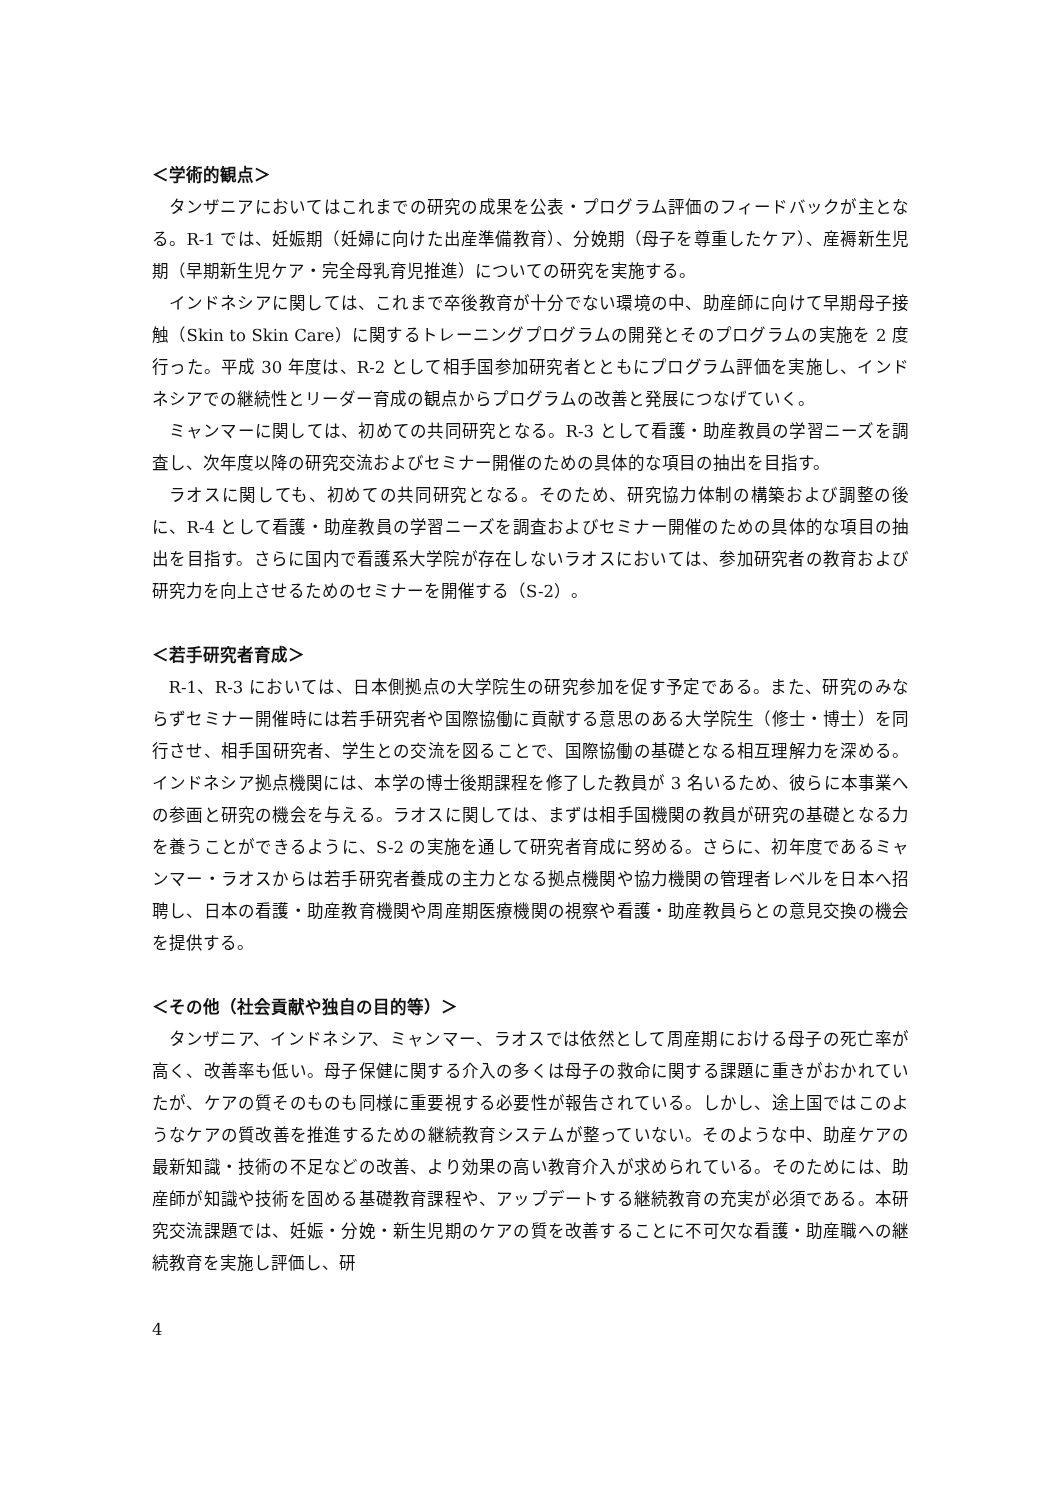＜学術的観点＞
タンザニアにおいてはこれまでの研究の成果を公表・プログラム評価のフィードバックが主となる。R-1 では、妊娠期（妊婦に向けた出産準備教育）、分娩期（母子を尊重したケア）、産褥新生児期（早期新生児ケア・完全母乳育児推進）についての研究を実施する。
インドネシアに関しては、これまで卒後教育が十分でない環境の中、助産師に向けて早期母子接触（Skin to Skin Care）に関するトレーニングプログラムの開発とそのプログラムの実施を 2 度行った。平成 30 年度は、R-2 として相手国参加研究者とともにプログラム評価を実施し、インドネシアでの継続性とリーダー育成の観点からプログラムの改善と発展につなげていく。
ミャンマーに関しては、初めての共同研究となる。R-3 として看護・助産教員の学習ニーズを調査し、次年度以降の研究交流およびセミナー開催のための具体的な項目の抽出を目指す。
ラオスに関しても、初めての共同研究となる。そのため、研究協力体制の構築および調整の後に、R-4 として看護・助産教員の学習ニーズを調査およびセミナー開催のための具体的な項目の抽出を目指す。さらに国内で看護系大学院が存在しないラオスにおいては、参加研究者の教育および研究力を向上させるためのセミナーを開催する（S-2）。
＜若手研究者育成＞
R-1、R-3 においては、日本側拠点の大学院生の研究参加を促す予定である。また、研究のみならずセミナー開催時には若手研究者や国際協働に貢献する意思のある大学院生（修士・博士）を同行させ、相手国研究者、学生との交流を図ることで、国際協働の基礎となる相互理解力を深める。インドネシア拠点機関には、本学の博士後期課程を修了した教員が 3 名いるため、彼らに本事業への参画と研究の機会を与える。ラオスに関しては、まずは相手国機関の教員が研究の基礎となる力を養うことができるように、S-2 の実施を通して研究者育成に努める。さらに、初年度であるミャンマー・ラオスからは若手研究者養成の主力となる拠点機関や協力機関の管理者レベルを日本へ招聘し、日本の看護・助産教育機関や周産期医療機関の視察や看護・助産教員らとの意見交換の機会を提供する。
＜その他（社会貢献や独自の目的等）＞
タンザニア、インドネシア、ミャンマー、ラオスでは依然として周産期における母子の死亡率が高く、改善率も低い。母子保健に関する介入の多くは母子の救命に関する課題に重きがおかれていたが、ケアの質そのものも同様に重要視する必要性が報告されている。しかし、途上国ではこのようなケアの質改善を推進するための継続教育システムが整っていない。そのような中、助産ケアの最新知識・技術の不足などの改善、より効果の高い教育介入が求められている。そのためには、助産師が知識や技術を固める基礎教育課程や、アップデートする継続教育の充実が必須である。本研究交流課題では、妊娠・分娩・新生児期のケアの質を改善することに不可欠な看護・助産職への継続教育を実施し評価し、研
4